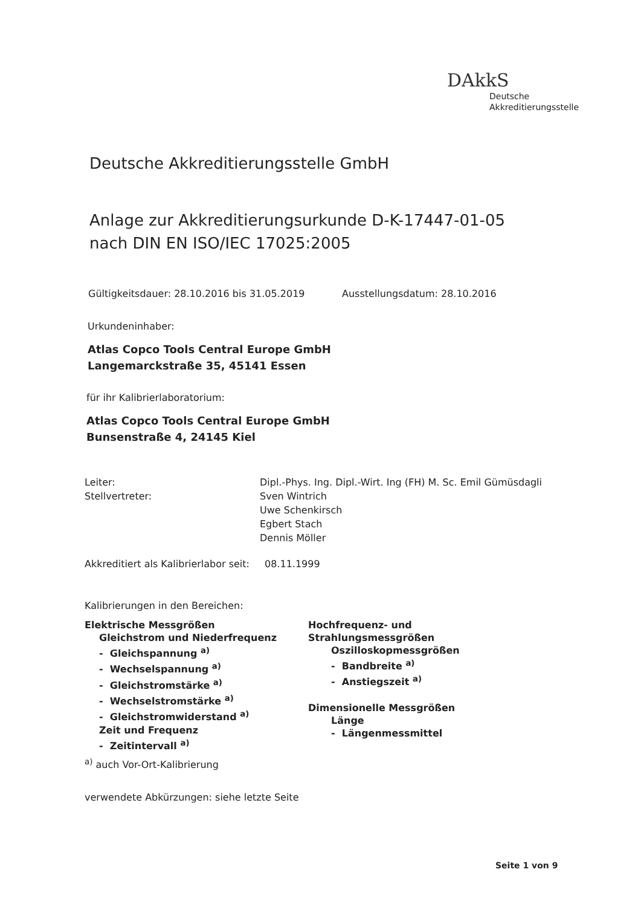DAkkS
Deutsche
Akkreditierungsstelle
Deutsche Akkreditierungsstelle GmbH
Anlage zur Akkreditierungsurkunde D-K-17447-01-05
nach DIN EN ISO/IEC 17025:2005
Gültigkeitsdauer: 28.10.2016 bis 31.05.2019 Ausstellungsdatum: 28.10.2016
Urkundeninhaber:
Atlas Copco Tools Central Europe GmbH
Langemarckstraße 35, 45141 Essen
für ihr Kalibrierlaboratorium:
Atlas Copco Tools Central Europe GmbH
Bunsenstraße 4, 24145 Kiel
Leiter:
Stellvertreter: Dipl.-Phys. Ing. Dipl.-Wirt. Ing (FH) M. Sc. Emil Gümüsdagli
Sven Wintrich
Uwe Schenkirsch
Egbert Stach
Dennis Möller
Akkreditiert als Kalibrierlabor seit: 08.11.1999
Kalibrierungen in den Bereichen:
Elektrische Messgrößen
Gleichstrom und Niederfrequenz
- Gleichspannung <sup>a)</sup>
- Wechselspannung <sup>a)</sup>
- Gleichstromstärke <sup>a)</sup>
- Wechselstromstärke <sup>a)</sup>
- Gleichstromwiderstand <sup>a)</sup>
Zeit und Frequenz
- Zeitintervall <sup>a)</sup>
Hochfrequenz- und Strahlungsmessgrößen
Oszilloskopmessgrößen
- Bandbreite <sup>a)</sup>
- Anstiegszeit <sup>a)</sup>
Dimensionelle Messgrößen
Länge
- Längenmessmittel
<sup>a)</sup> auch Vor-Ort-Kalibrierung
verwendete Abkürzungen: siehe letzte Seite
Seite 1 von 9